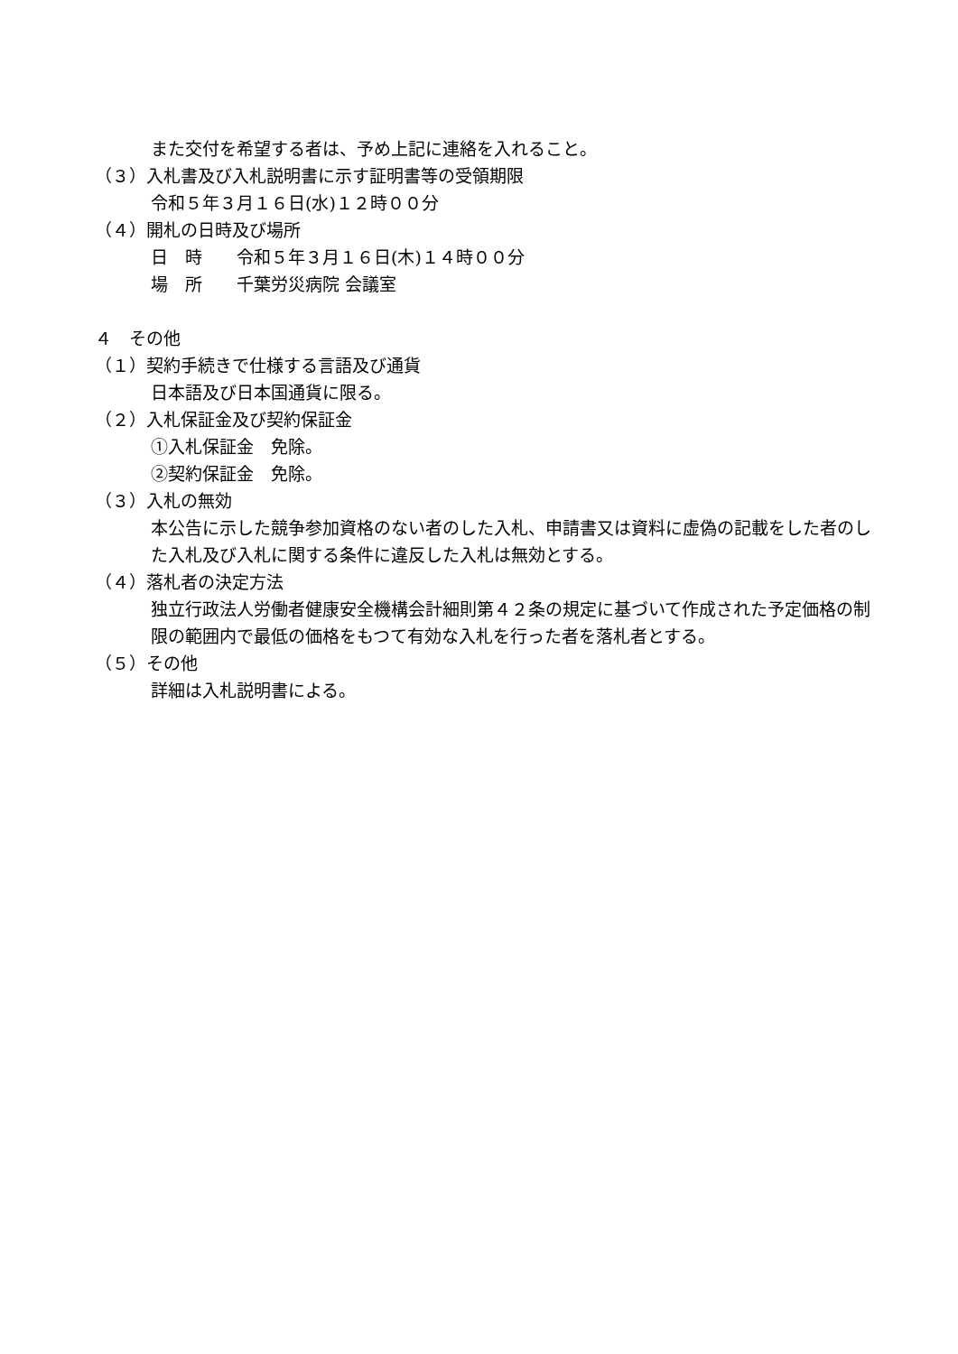また交付を希望する者は、予め上記に連絡を入れること。
（３）入札書及び入札説明書に示す証明書等の受領期限
令和５年３月１６日(水)１２時００分
（４）開札の日時及び場所
日　時　　令和５年３月１６日(木)１４時００分
場　所　　千葉労災病院 会議室
４　その他
（１）契約手続きで仕様する言語及び通貨
日本語及び日本国通貨に限る。
（２）入札保証金及び契約保証金
①入札保証金　免除。
②契約保証金　免除。
（３）入札の無効
本公告に示した競争参加資格のない者のした入札、申請書又は資料に虚偽の記載をした者のした入札及び入札に関する条件に違反した入札は無効とする。
（４）落札者の決定方法
独立行政法人労働者健康安全機構会計細則第４２条の規定に基づいて作成された予定価格の制限の範囲内で最低の価格をもつて有効な入札を行った者を落札者とする。
（５）その他
詳細は入札説明書による。